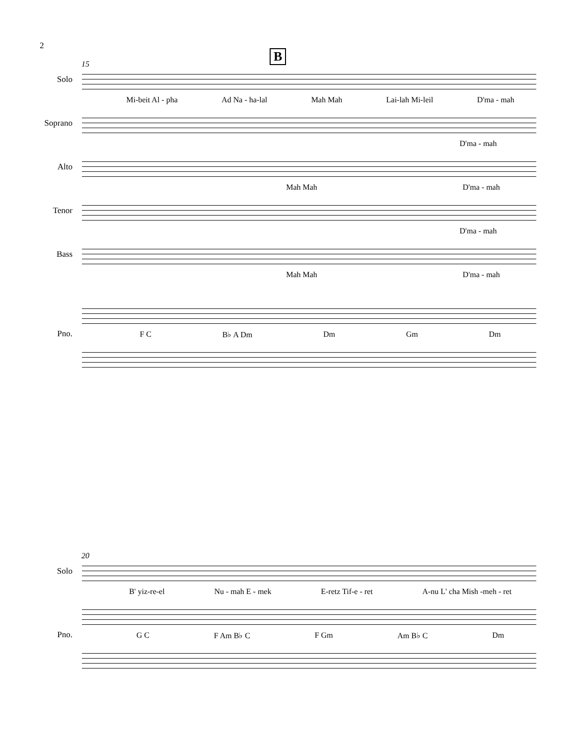2
B
15
Solo
Mi-beit Al - pha Ad Na - ha-lal Mah Mah Lai-lah Mi-leil D'ma - mah
Soprano
D'ma - mah
Alto
Mah Mah D'ma - mah
Tenor
D'ma - mah
Bass
Mah Mah D'ma - mah
Pno. F C B♭ A Dm Dm Gm Dm
20
Solo
B' yiz-re-el Nu - mah E - mek E-retz Tif-e - ret A-nu L' cha Mish -meh - ret
Pno. G C F Am B♭ C F Gm Am B♭ C Dm